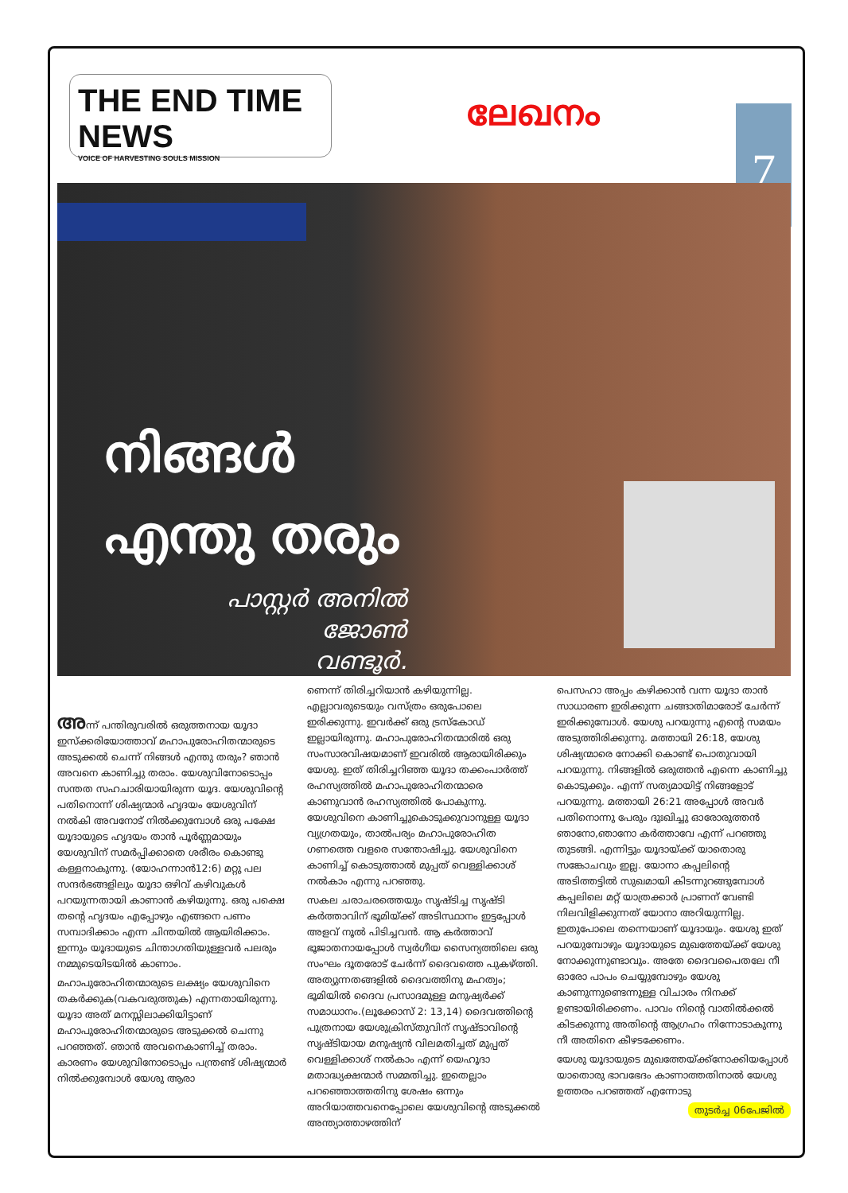THE END TIME NEWS
VOICE OF HARVESTING SOULS MISSION
ലേഖനം
7
നിങ്ങൾ
എന്തു തരും
പാസ്റ്റർ അനിൽ ജോൺ
വണ്ടൂർ.
അന്ന് പന്തിരുവരിൽ ഒരുത്തനായ യൂദാ ഇസ്ക്കരിയോത്താവ് മഹാപുരോഹിതന്മാരുടെ അടുക്കൽ ചെന്ന് നിങ്ങൾ എന്തു തരും? ഞാൻ അവനെ കാണിച്ചു തരാം. യേശുവിനോടൊപ്പം സന്തത സഹചാരിയായിരുന്ന യൂദ. യേശുവിന്റെ പതിനൊന്ന് ശിഷ്യന്മാർ ഹൃദയം യേശുവിന് നൽകി അവനോട് നിൽക്കുമ്പോൾ ഒരു പക്ഷേ യൂദായുടെ ഹൃദയം താൻ പൂർണ്ണമായും യേശുവിന് സമർപ്പിക്കാതെ ശരീരം കൊണ്ടു കള്ളനാകുന്നു. (യോഹന്നാൻ12:6) മറ്റു പല സന്ദർഭങ്ങളിലും യൂദാ ഒഴിവ് കഴിവുകൾ പറയുന്നതായി കാണാൻ കഴിയുന്നു. ഒരു പക്ഷെ തന്റെ ഹൃദയം എപ്പോഴും എങ്ങനെ പണം സമ്പാദിക്കാം എന്ന ചിന്തയിൽ ആയിരിക്കാം. ഇന്നും യൂദായുടെ ചിന്താഗതിയുള്ളവർ പലരും നമ്മുടെയിടയിൽ കാണാം.
മഹാപുരോഹിതന്മാരുടെ ലക്ഷ്യം യേശുവിനെ തകർക്കുക(വകവരുത്തുക) എന്നതായിരുന്നു. യൂദാ അത് മനസ്സിലാക്കിയിട്ടാണ് മഹാപുരോഹിതന്മാരുടെ അടുക്കൽ ചെന്നു പറഞ്ഞത്. ഞാൻ അവനെകാണിച്ച് തരാം. കാരണം യേശുവിനോടൊപ്പം പന്ത്രണ്ട് ശിഷ്യന്മാർ നിൽക്കുമ്പോൾ യേശു ആരാ
ണെന്ന് തിരിച്ചറിയാൻ കഴിയുന്നില്ല. എല്ലാവരുടെയും വസ്ത്രം ഒരുപോലെ ഇരിക്കുന്നു. ഇവർക്ക് ഒരു ട്രസ്കോഡ് ഇല്ലായിരുന്നു. മഹാപുരോഹിതന്മാരിൽ ഒരു സംസാരവിഷയമാണ് ഇവരിൽ ആരായിരിക്കും യേശു. ഇത് തിരിച്ചറിഞ്ഞ യൂദാ തക്കംപാർത്ത് രഹസ്യത്തിൽ മഹാപുരോഹിതന്മാരെ കാണുവാൻ രഹസ്യത്തിൽ പോകുന്നു. യേശുവിനെ കാണിച്ചുകൊടുക്കുവാനുള്ള യൂദാ വ്യഗ്രതയും, താൽപര്യം മഹാപുരോഹിത ഗണത്തെ വളരെ സന്തോഷിച്ചു. യേശുവിനെ കാണിച്ച് കൊടുത്താൽ മുപ്പത് വെള്ളിക്കാശ് നൽകാം എന്നു പറഞ്ഞു.
സകല ചരാചരത്തെയും സൃഷ്ടിച്ച സൃഷ്ടി കർത്താവിന് ഭൂമിയ്ക്ക് അടിസ്ഥാനം ഇട്ടപ്പോൾ അളവ് നൂൽ പിടിച്ചവൻ. ആ കർത്താവ് ഭൂജാതനായപ്പോൾ സ്വർഗീയ സൈന്യത്തിലെ ഒരു സംഘം ദൂതരോട് ചേർന്ന് ദൈവത്തെ പുകഴ്ത്തി. അത്യുന്നതങ്ങളിൽ ദൈവത്തിനു മഹത്വം; ഭൂമിയിൽ ദൈവ പ്രസാദമുള്ള മനുഷ്യർക്ക് സമാധാനം.(ലൂക്കോസ് 2: 13,14) ദൈവത്തിന്റെ പുത്രനായ യേശുക്രിസ്തുവിന് സൃഷ്ടാവിന്റെ സൃഷ്ടിയായ മനുഷ്യൻ വിലമതിച്ചത് മുപ്പത് വെള്ളിക്കാശ് നൽകാം എന്ന് യെഹൂദാ മതാദ്ധ്യക്ഷന്മാർ സമ്മതിച്ചു. ഇതെല്ലാം പറഞ്ഞൊത്തതിനു ശേഷം ഒന്നും അറിയാത്തവനെപ്പോലെ യേശുവിന്റെ അടുക്കൽ അന്ത്യാത്താഴത്തിന്
പെസഹാ അപ്പം കഴിക്കാൻ വന്ന യൂദാ താൻ സാധാരണ ഇരിക്കുന്ന ചങ്ങാതിമാരോട് ചേർന്ന് ഇരിക്കുമ്പോൾ. യേശു പറയുന്നു എന്റെ സമയം അടുത്തിരിക്കുന്നു. മത്തായി 26:18, യേശു ശിഷ്യന്മാരെ നോക്കി കൊണ്ട് പൊതുവായി പറയുന്നു. നിങ്ങളിൽ ഒരുത്തൻ എന്നെ കാണിച്ചു കൊടുക്കും. എന്ന് സത്യമായിട്ട് നിങ്ങളോട് പറയുന്നു. മത്തായി 26:21 അപ്പോൾ അവർ പതിനൊന്നു പേരും ദുഃഖിച്ചു ഓരോരുത്തൻ ഞാനോ,ഞാനോ കർത്താവേ എന്ന് പറഞ്ഞു തുടങ്ങി. എന്നിട്ടും യൂദായ്ക്ക് യാതൊരു സങ്കോചവും ഇല്ല. യോനാ കപ്പലിന്റെ അടിത്തട്ടിൽ സുഖമായി കിടന്നുറങ്ങുമ്പോൾ കപ്പലിലെ മറ്റ് യാത്രക്കാർ പ്രാണന് വേണ്ടി നിലവിളിക്കുന്നത് യോനാ അറിയുന്നില്ല. ഇതുപോലെ തന്നെയാണ് യൂദായും. യേശു ഇത് പറയുമ്പോഴും യൂദായുടെ മുഖത്തേയ്ക്ക് യേശു നോക്കുന്നുണ്ടാവും. അതേ ദൈവപൈതലേ നീ ഓരോ പാപം ചെയ്യുമ്പോഴും യേശു കാണുന്നുണ്ടെന്നുള്ള വിചാരം നിനക്ക് ഉണ്ടായിരിക്കണം. പാവം നിന്റെ വാതിൽക്കൽ കിടക്കുന്നു അതിന്റെ ആഗ്രഹം നിന്നോടാകുന്നു നീ അതിനെ കീഴടക്കേണം.
യേശു യൂദായുടെ മുഖത്തേയ്ക്ക്നോക്കിയപ്പോൾ യാതൊരു ഭാവഭേദം കാണാത്തതിനാൽ യേശു ഉത്തരം പറഞ്ഞത് എന്നോടു
തുടർച്ച 06പേജിൽ